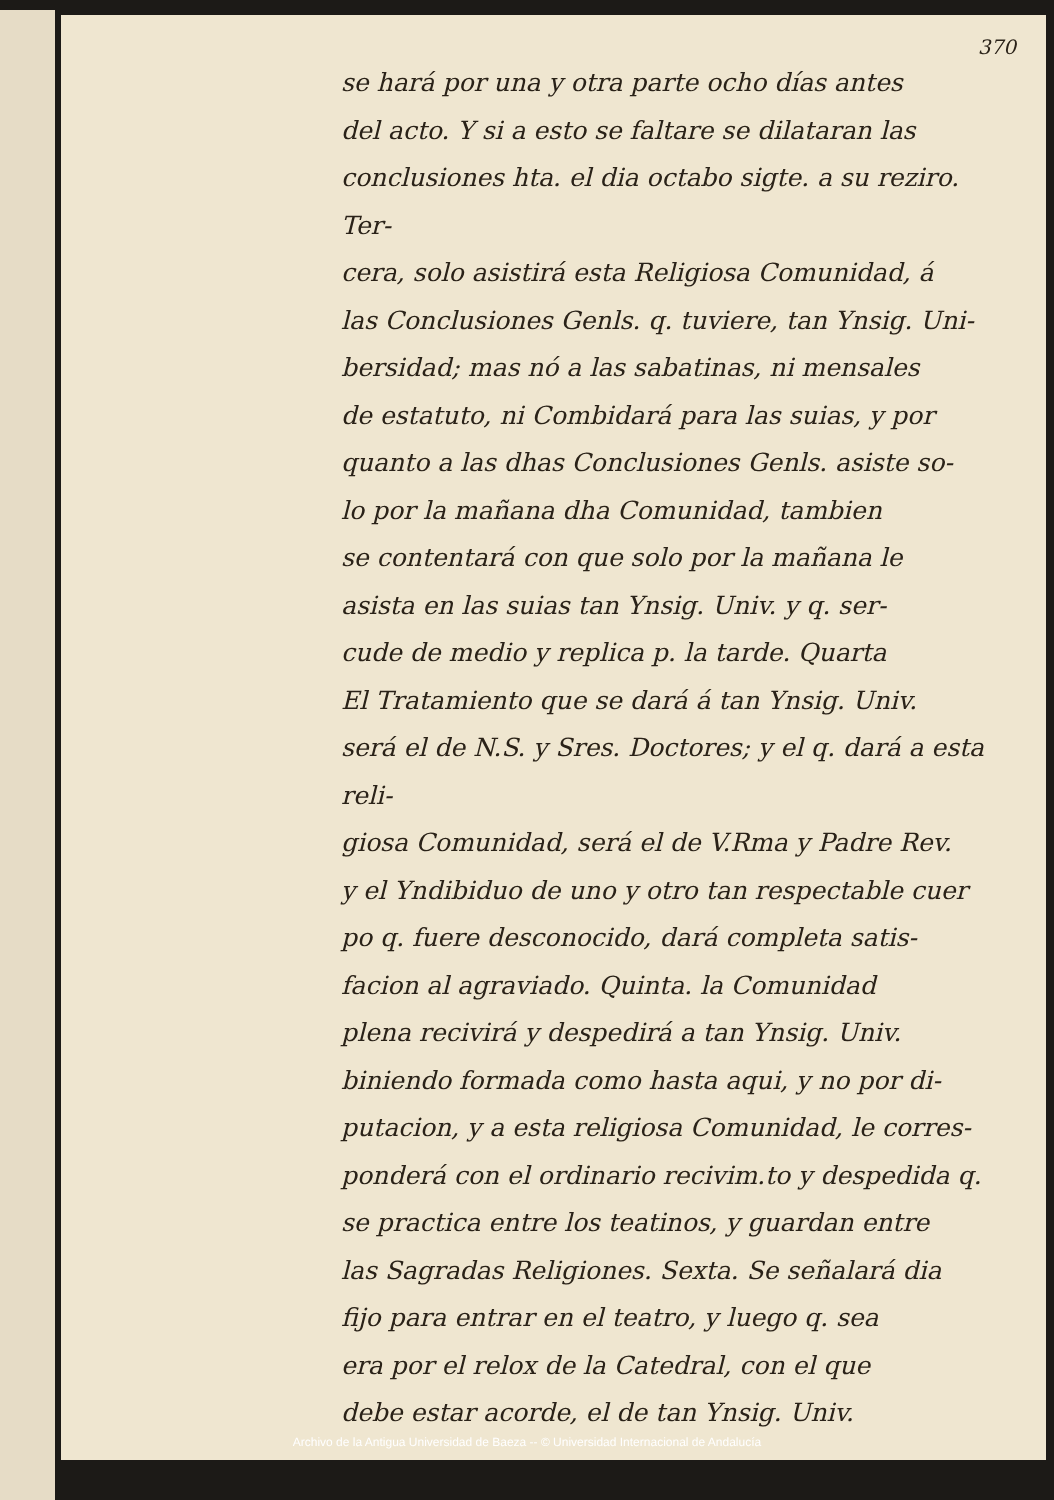370
se hará por una y otra parte ocho días antes
del acto. Y si a esto se faltare se dilataran las
conclusiones hta. el dia octabo sigte. a su reziro. Ter-
cera, solo asistirá esta Religiosa Comunidad, á
las Conclusiones Genls. q. tuviere, tan Ynsig. Uni-
bersidad; mas nó a las sabatinas, ni mensales
de estatuto, ni Combidará para las suias, y por
quanto a las dhas Conclusiones Genls. asiste so-
lo por la mañana dha Comunidad, tambien
se contentará con que solo por la mañana le
asista en las suias tan Ynsig. Univ. y q. ser-
cude de medio y replica p. la tarde. Quarta
El Tratamiento que se dará á tan Ynsig. Univ.
será el de N.S. y Sres. Doctores; y el q. dará a esta reli-
giosa Comunidad, será el de V.Rma y Padre Rev.
y el Yndibiduo de uno y otro tan respectable cuer
po q. fuere desconocido, dará completa satis-
facion al agraviado. Quinta. la Comunidad
plena recivirá y despedirá a tan Ynsig. Univ.
biniendo formada como hasta aqui, y no por di-
putacion, y a esta religiosa Comunidad, le corres-
ponderá con el ordinario recivim.to y despedida q.
se practica entre los teatinos, y guardan entre
las Sagradas Religiones. Sexta. Se señalará dia
fijo para entrar en el teatro, y luego q. sea
era por el relox de la Catedral, con el que
debe estar acorde, el de tan Ynsig. Univ.
Archivo de la Antigua Universidad de Baeza -- © Universidad Internacional de Andalucía